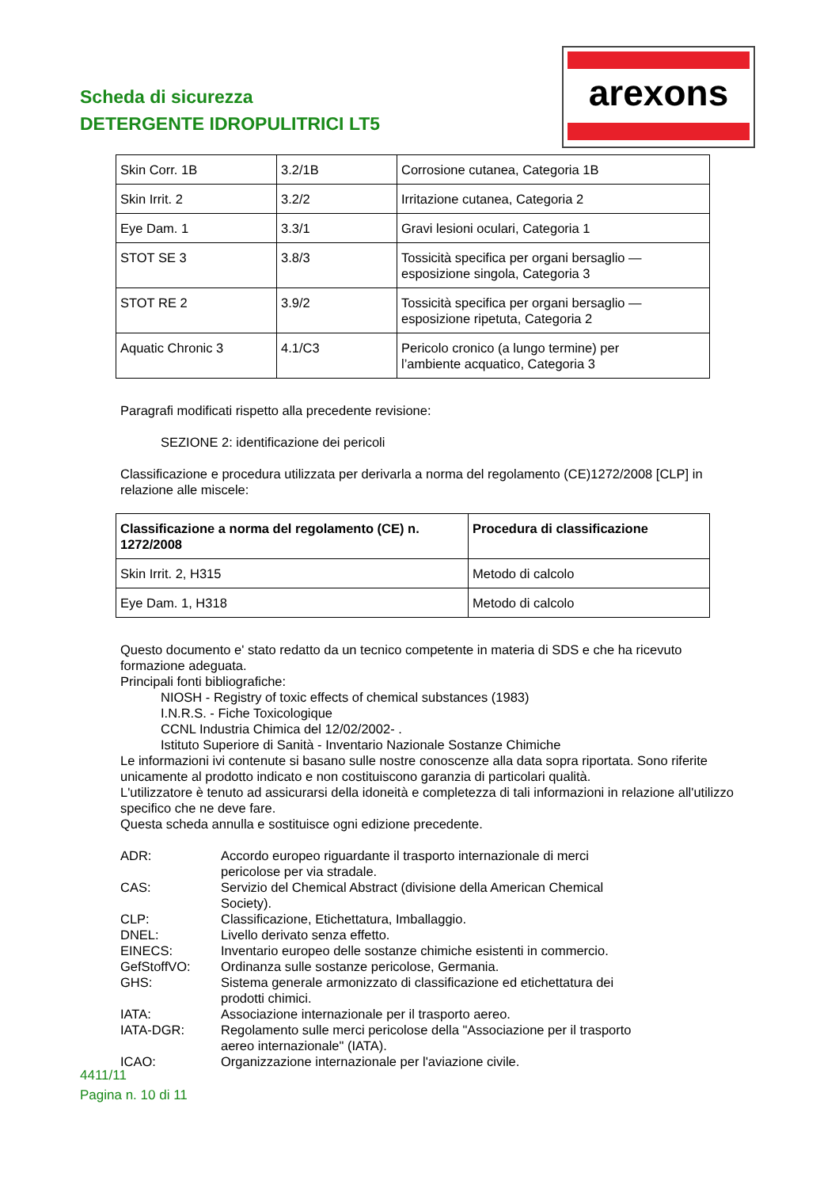Scheda di sicurezza
DETERGENTE IDROPULITRICI LT5
arexons
| Skin Corr. 1B | 3.2/1B | Corrosione cutanea, Categoria 1B |
| Skin Irrit. 2 | 3.2/2 | Irritazione cutanea, Categoria 2 |
| Eye Dam. 1 | 3.3/1 | Gravi lesioni oculari, Categoria 1 |
| STOT SE 3 | 3.8/3 | Tossicità specifica per organi bersaglio — esposizione singola, Categoria 3 |
| STOT RE 2 | 3.9/2 | Tossicità specifica per organi bersaglio — esposizione ripetuta, Categoria 2 |
| Aquatic Chronic 3 | 4.1/C3 | Pericolo cronico (a lungo termine) per l’ambiente acquatico, Categoria 3 |
Paragrafi modificati rispetto alla precedente revisione:
SEZIONE 2: identificazione dei pericoli
Classificazione e procedura utilizzata per derivarla a norma del regolamento (CE)1272/2008 [CLP] in relazione alle miscele:
| Classificazione a norma del regolamento (CE) n. 1272/2008 | Procedura di classificazione |
| --- | --- |
| Skin Irrit. 2, H315 | Metodo di calcolo |
| Eye Dam. 1, H318 | Metodo di calcolo |
Questo documento e' stato redatto da un tecnico competente in materia di SDS e che ha ricevuto formazione adeguata.
Principali fonti bibliografiche:
NIOSH - Registry of toxic effects of chemical substances (1983)
I.N.R.S. - Fiche Toxicologique
CCNL Industria Chimica del 12/02/2002- .
Istituto Superiore di Sanità - Inventario Nazionale Sostanze Chimiche
Le informazioni ivi contenute si basano sulle nostre conoscenze alla data sopra riportata. Sono riferite unicamente al prodotto indicato e non costituiscono garanzia di particolari qualità.
L'utilizzatore è tenuto ad assicurarsi della idoneità e completezza di tali informazioni in relazione all'utilizzo specifico che ne deve fare.
Questa scheda annulla e sostituisce ogni edizione precedente.
| ADR: | Accordo europeo riguardante il trasporto internazionale di merci pericolose per via stradale. |
| CAS: | Servizio del Chemical Abstract (divisione della American Chemical Society). |
| CLP: | Classificazione, Etichettatura, Imballaggio. |
| DNEL: | Livello derivato senza effetto. |
| EINECS: | Inventario europeo delle sostanze chimiche esistenti in commercio. |
| GefStoffVO: | Ordinanza sulle sostanze pericolose, Germania. |
| GHS: | Sistema generale armonizzato di classificazione ed etichettatura dei prodotti chimici. |
| IATA: | Associazione internazionale per il trasporto aereo. |
| IATA-DGR: | Regolamento sulle merci pericolose della "Associazione per il trasporto aereo internazionale" (IATA). |
| ICAO: | Organizzazione internazionale per l'aviazione civile. |
4411/11
Pagina n. 10 di 11